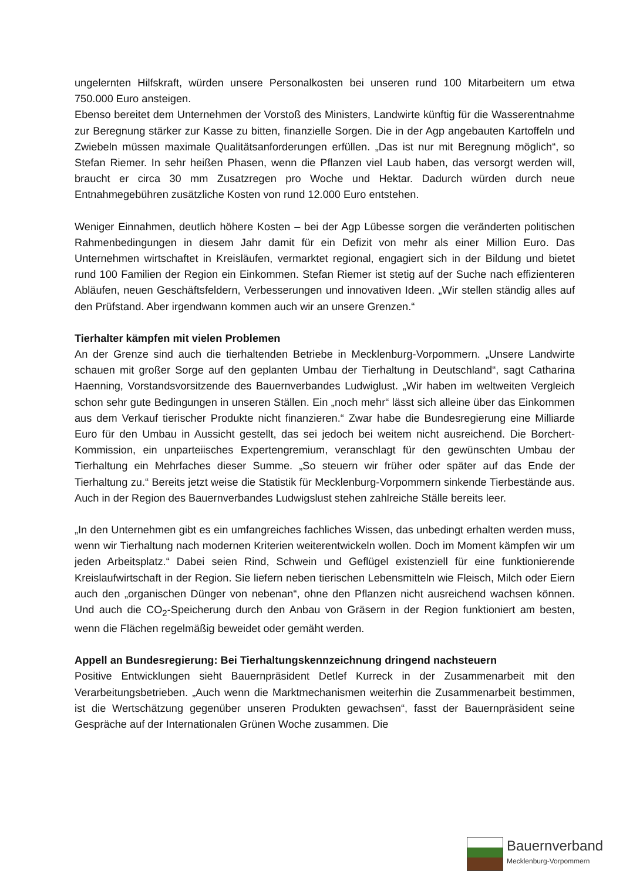ungelernten Hilfskraft, würden unsere Personalkosten bei unseren rund 100 Mitarbeitern um etwa 750.000 Euro ansteigen.
Ebenso bereitet dem Unternehmen der Vorstoß des Ministers, Landwirte künftig für die Wasserentnahme zur Beregnung stärker zur Kasse zu bitten, finanzielle Sorgen. Die in der Agp angebauten Kartoffeln und Zwiebeln müssen maximale Qualitätsanforderungen erfüllen. „Das ist nur mit Beregnung möglich“, so Stefan Riemer. In sehr heißen Phasen, wenn die Pflanzen viel Laub haben, das versorgt werden will, braucht er circa 30 mm Zusatzregen pro Woche und Hektar. Dadurch würden durch neue Entnahmegebühren zusätzliche Kosten von rund 12.000 Euro entstehen.
Weniger Einnahmen, deutlich höhere Kosten – bei der Agp Lübesse sorgen die veränderten politischen Rahmenbedingungen in diesem Jahr damit für ein Defizit von mehr als einer Million Euro. Das Unternehmen wirtschaftet in Kreisläufen, vermarktet regional, engagiert sich in der Bildung und bietet rund 100 Familien der Region ein Einkommen. Stefan Riemer ist stetig auf der Suche nach effizienteren Abläufen, neuen Geschäftsfeldern, Verbesserungen und innovativen Ideen. „Wir stellen ständig alles auf den Prüfstand. Aber irgendwann kommen auch wir an unsere Grenzen.“
Tierhalter kämpfen mit vielen Problemen
An der Grenze sind auch die tierhaltenden Betriebe in Mecklenburg-Vorpommern. „Unsere Landwirte schauen mit großer Sorge auf den geplanten Umbau der Tierhaltung in Deutschland“, sagt Catharina Haenning, Vorstandsvorsitzende des Bauernverbandes Ludwiglust. „Wir haben im weltweiten Vergleich schon sehr gute Bedingungen in unseren Ställen. Ein „noch mehr“ lässt sich alleine über das Einkommen aus dem Verkauf tierischer Produkte nicht finanzieren.“ Zwar habe die Bundesregierung eine Milliarde Euro für den Umbau in Aussicht gestellt, das sei jedoch bei weitem nicht ausreichend. Die Borchert-Kommission, ein unparteiisches Expertengremium, veranschlagt für den gewünschten Umbau der Tierhaltung ein Mehrfaches dieser Summe. „So steuern wir früher oder später auf das Ende der Tierhaltung zu.“ Bereits jetzt weise die Statistik für Mecklenburg-Vorpommern sinkende Tierbestände aus. Auch in der Region des Bauernverbandes Ludwigslust stehen zahlreiche Ställe bereits leer.
„In den Unternehmen gibt es ein umfangreiches fachliches Wissen, das unbedingt erhalten werden muss, wenn wir Tierhaltung nach modernen Kriterien weiterentwickeln wollen. Doch im Moment kämpfen wir um jeden Arbeitsplatz.“ Dabei seien Rind, Schwein und Geflügel existenziell für eine funktionierende Kreislaufwirtschaft in der Region. Sie liefern neben tierischen Lebensmitteln wie Fleisch, Milch oder Eiern auch den „organischen Dünger von nebenan“, ohne den Pflanzen nicht ausreichend wachsen können. Und auch die CO<sub>2</sub>-Speicherung durch den Anbau von Gräsern in der Region funktioniert am besten, wenn die Flächen regelmäßig beweidet oder gemäht werden.
Appell an Bundesregierung: Bei Tierhaltungskennzeichnung dringend nachsteuern
Positive Entwicklungen sieht Bauernpräsident Detlef Kurreck in der Zusammenarbeit mit den Verarbeitungsbetrieben. „Auch wenn die Marktmechanismen weiterhin die Zusammenarbeit bestimmen, ist die Wertschätzung gegenüber unseren Produkten gewachsen“, fasst der Bauernpräsident seine Gespräche auf der Internationalen Grünen Woche zusammen. Die
Bauernverband
Mecklenburg-Vorpommern